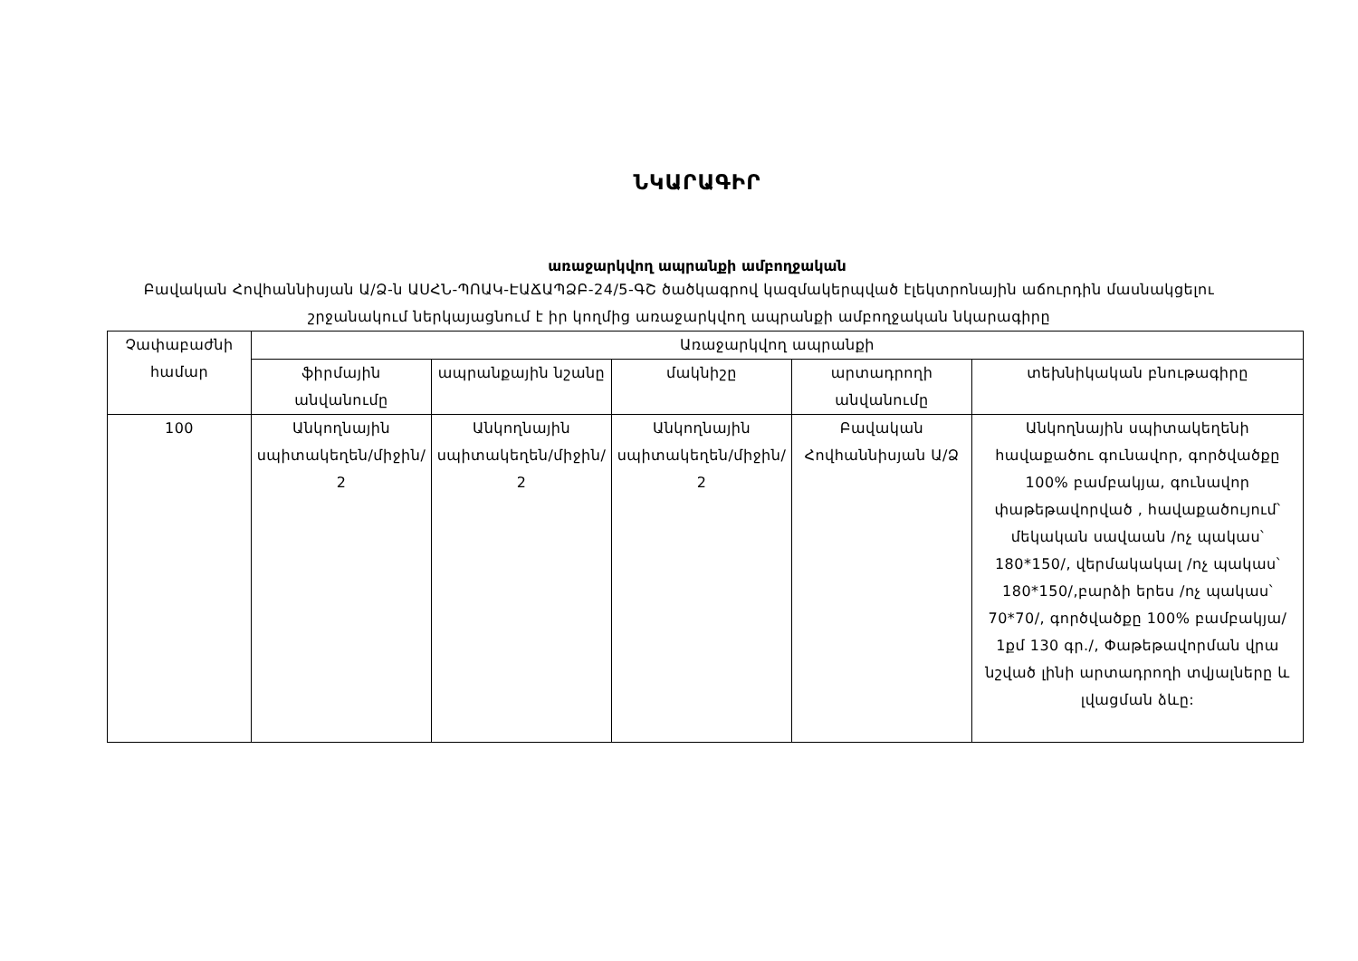ՆԿԱՐԱԳԻՐ
առաջարկվող ապրանքի ամբողջական
Բավական Հովհաննիսյան Ա/Ձ-ն ԱՍՀՆ-ՊՈԱԿ-ԷԱՃԱՊՁԲ-24/5-ԳՇ ծածկագրով կազմակերպված էլեկտրոնային աճուրդին մասնակցելու շրջանակում ներկայացնում է իր կողմից առաջարկվող ապրանքի ամբողջական նկարագիրը
| Չափաբաժնի համար | Առաջարկվող ապրանքի | | | | |
| --- | --- | --- | --- | --- | --- |
| | ֆիրմային անվանումը | ապրանքային նշանը | մակնիշը | արտադրողի անվանումը | տեխնիկական բնութագիրը |
| 100 | Անկողնային սպիտակեղեն/միջին/ 2 | Անկողնային սպիտակեղեն/միջին/ 2 | Անկողնային սպիտակեղեն/միջին/ 2 | Բավական Հովհաննիսյան Ա/Ձ | Անկողնային սպիտակեղենի հավաքածու գունավոր, գործվածքը 100% բամբակյա, գունավոր փաթեթավորված , հավաքածույում՝ մեկական սավաան /ոչ պակաս՝ 180*150/, վերմակակալ /ոչ պակաս՝ 180*150/,բարձի երես /ոչ պակաս՝ 70*70/, գործվածքը 100% բամբակյա/ 1քմ 130 գր./, Փաթեթավորման վրա նշված լինի արտադրողի տվյալները և լվացման ձևը: |